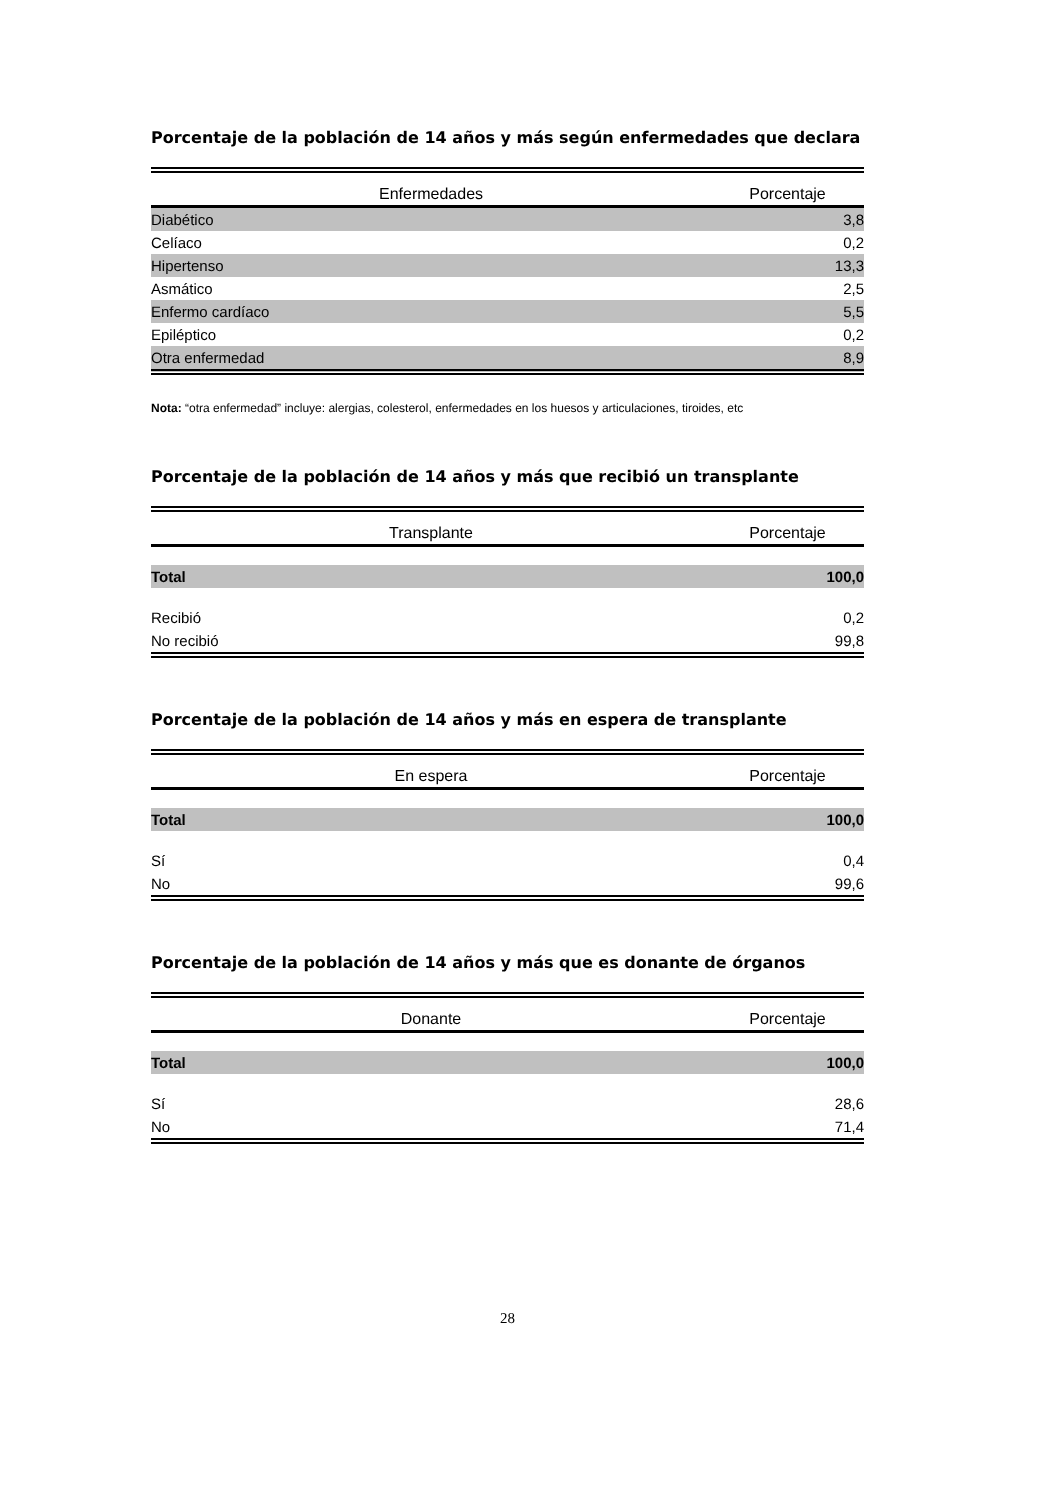Porcentaje de la población de 14 años y más según enfermedades que declara
| Enfermedades | Porcentaje |
| --- | --- |
| Diabético | 3,8 |
| Celíaco | 0,2 |
| Hipertenso | 13,3 |
| Asmático | 2,5 |
| Enfermo cardíaco | 5,5 |
| Epiléptico | 0,2 |
| Otra enfermedad | 8,9 |
Nota: “otra enfermedad” incluye: alergias, colesterol, enfermedades en los huesos y articulaciones, tiroides, etc
Porcentaje de la población de 14 años y más que recibió un transplante
| Transplante | Porcentaje |
| --- | --- |
| Total | 100,0 |
| Recibió | 0,2 |
| No recibió | 99,8 |
Porcentaje de la población de 14 años y más en espera de transplante
| En espera | Porcentaje |
| --- | --- |
| Total | 100,0 |
| Sí | 0,4 |
| No | 99,6 |
Porcentaje de la población de 14 años y más que es donante de órganos
| Donante | Porcentaje |
| --- | --- |
| Total | 100,0 |
| Sí | 28,6 |
| No | 71,4 |
28